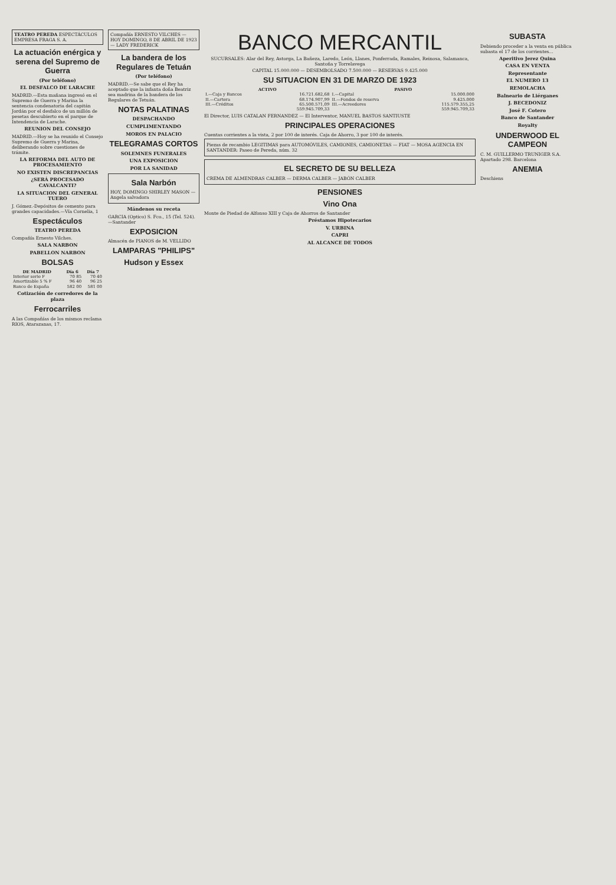TEATRO PEREDA ESPECTÁCULOS EMPRESA FRAGA S. A.
La actuación enérgica y serena del Supremo de Guerra
(Por teléfono)
EL DESFALCO DE LARACHE
MADRID.—Esta mañana ingresó en el Supremo de Guerra y Marina la sentencia condenatoria del capitán Jordán por el desfalco de un millón de pesetas descubierto en el parque de Intendencia de Larache.
REUNION DEL CONSEJO
MADRID.—Hoy se ha reunido el Consejo Supremo de Guerra y Marina, deliberando sobre cuestiones de trámite.
LA REFORMA DEL AUTO DE PROCESAMIENTO
NO EXISTEN DISCREPANCIAS
¿SERÁ PROCESADO CAVALCANTI?
LA SITUACION DEL GENERAL TUERO
J. Gómez.-Depósitos de cemento para grandes capacidades.—Vía Cornelia, 1
Espectáculos
TEATRO PEREDA
Compañía Ernesto Vilches.
SALA NARBON
PABELLON NARBON
BOLSAS
| DE MADRID | Día 6 | Día 7 |
| --- | --- | --- |
| Interior serie F | 70 85 | 70 40 |
| Amortizable 5 % F | 96 40 | 96 25 |
| Banco de España | 582 00 | 581 00 |
Cotización de corredores de la plaza
Ferrocarriles
A las Compañías de los mismos reclama RIOS, Atarazanas, 17.
Compañía ERNESTO VILCHES — HOY DOMINGO, 8 DE ABRIL DE 1923 — LADY FREDERICK
La bandera de los Regulares de Tetuán
(Por teléfono)
MADRID.—Se sabe que el Rey ha aceptado que la infanta doña Beatriz sea madrina de la bandera de los Regulares de Tetuán.
NOTAS PALATINAS
DESPACHANDO
CUMPLIMENTANDO
MOROS EN PALACIO
TELEGRAMAS CORTOS
SOLEMNES FUNERALES
UNA EXPOSICION
POR LA SANIDAD
Sala Narbón
HOY, DOMINGO SHIRLEY MASON — Angela salvadora
Mándenos su receta
GARCIA (Optico) S. Fco., 15 (Tel. 524).—Santander
EXPOSICION
Almacén de PIANOS de M. VELLIDO
LAMPARAS "PHILIPS"
Hudson y Essex
BANCO MERCANTIL
SUCURSALES: Alar del Rey, Astorga, La Bañeza, Laredo, León, Llanes, Ponferrada, Ramales, Reinosa, Salamanca, Santoña y Torrelavega
CAPITAL 15.000.000 — DESEMBOLSADO 7.500.000 — RESERVAS 9.425.000
SU SITUACION EN 31 DE MARZO DE 1923
| ACTIVO | | PASIVO | |
| --- | --- | --- | --- |
| I.—Caja y Bancos | 16.721.682,68 | I.—Capital | 15.000.000 |
| II.—Cartera | 68.174.907,99 | II.—Fondos de reserva | 9.425.000 |
| III.—Créditos | 65.500.571,09 | III.—Acreedores | 115.579.355,25 |
| | 559.945.709,33 | | 559.945.709,33 |
El Director, LUIS CATALAN FERNANDEZ — El Interventor, MANUEL BASTOS SANTIUSTE
PRINCIPALES OPERACIONES
Cuentas corrientes a la vista, 2 por 100 de interés. Caja de Ahorro, 3 por 100 de interés.
Piezas de recambio LEGITIMAS para AUTOMÓVILES, CAMIONES, CAMIONETAS — FIAT — MOSA AGENCIA EN SANTANDER: Paseo de Pereda, núm. 32
EL SECRETO DE SU BELLEZA
CREMA DE ALMENDRAS CALBER — DERMA CALBER — JABÓN CALBER
PENSIONES
Vino Ona
Monte de Piedad de Alfonso XIII y Caja de Ahorros de Santander
Préstamos Hipotecarios
V. URBINA
CAPRI
AL ALCANCE DE TODOS
SUBASTA
Debiendo proceder a la venta en pública subasta el 17 de los corrientes...
Aperitivo Jerez Quina
CASA EN VENTA
Representante
EL NUMERO 13
REMOLACHA
Balneario de Liérganes
J. BECEDONIZ
José F. Cotero
Banco de Santander
Royalty
UNDERWOOD EL CAMPEON
C. M. GUILLERMO TRUNIGER S.A. Apartado 298. Barcelona
ANEMIA
Deschiens